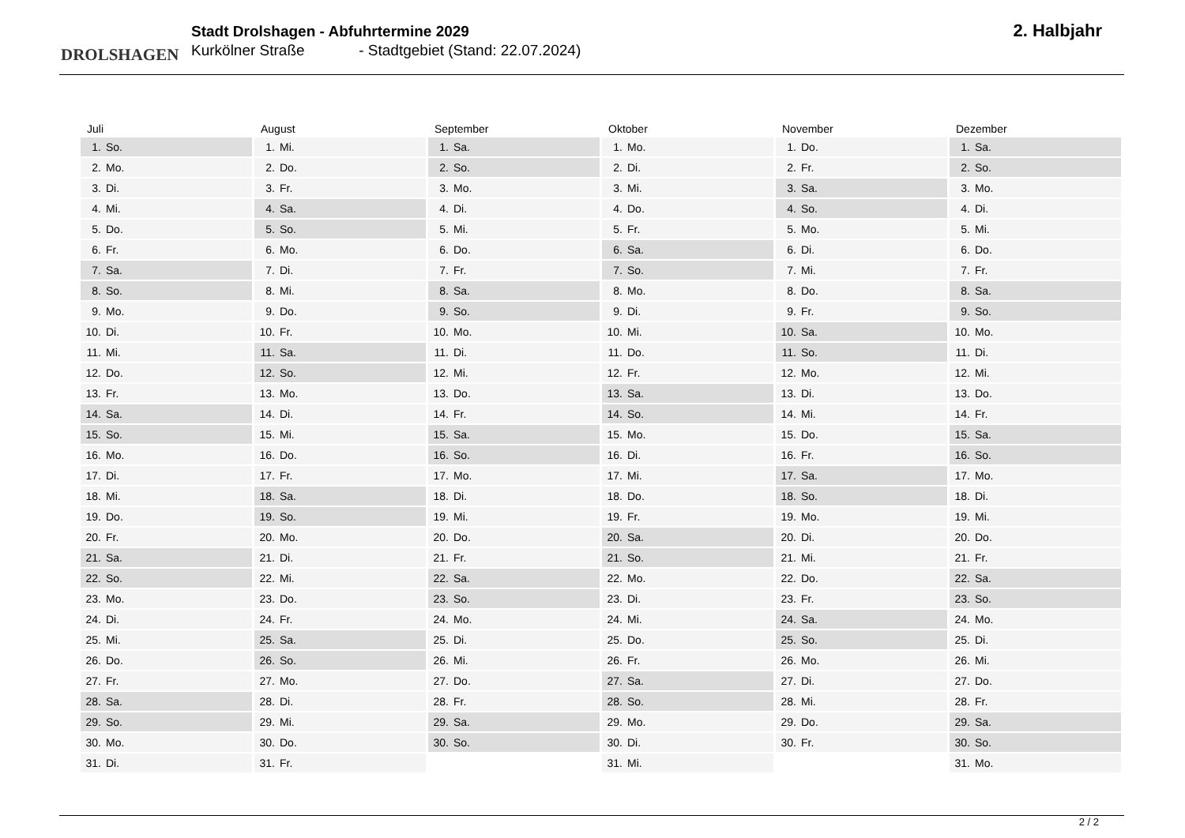DROLSHAGEN
Stadt Drolshagen - Abfuhrtermine 2029
Kurkölner Straße - Stadtgebiet (Stand: 22.07.2024)
2. Halbjahr
| Juli | |
| --- | --- |
| 1. | So. |
| 2. | Mo. |
| 3. | Di. |
| 4. | Mi. |
| 5. | Do. |
| 6. | Fr. |
| 7. | Sa. |
| 8. | So. |
| 9. | Mo. |
| 10. | Di. |
| 11. | Mi. |
| 12. | Do. |
| 13. | Fr. |
| 14. | Sa. |
| 15. | So. |
| 16. | Mo. |
| 17. | Di. |
| 18. | Mi. |
| 19. | Do. |
| 20. | Fr. |
| 21. | Sa. |
| 22. | So. |
| 23. | Mo. |
| 24. | Di. |
| 25. | Mi. |
| 26. | Do. |
| 27. | Fr. |
| 28. | Sa. |
| 29. | So. |
| 30. | Mo. |
| 31. | Di. |
| August | |
| --- | --- |
| 1. | Mi. |
| 2. | Do. |
| 3. | Fr. |
| 4. | Sa. |
| 5. | So. |
| 6. | Mo. |
| 7. | Di. |
| 8. | Mi. |
| 9. | Do. |
| 10. | Fr. |
| 11. | Sa. |
| 12. | So. |
| 13. | Mo. |
| 14. | Di. |
| 15. | Mi. |
| 16. | Do. |
| 17. | Fr. |
| 18. | Sa. |
| 19. | So. |
| 20. | Mo. |
| 21. | Di. |
| 22. | Mi. |
| 23. | Do. |
| 24. | Fr. |
| 25. | Sa. |
| 26. | So. |
| 27. | Mo. |
| 28. | Di. |
| 29. | Mi. |
| 30. | Do. |
| 31. | Fr. |
| September | |
| --- | --- |
| 1. | Sa. |
| 2. | So. |
| 3. | Mo. |
| 4. | Di. |
| 5. | Mi. |
| 6. | Do. |
| 7. | Fr. |
| 8. | Sa. |
| 9. | So. |
| 10. | Mo. |
| 11. | Di. |
| 12. | Mi. |
| 13. | Do. |
| 14. | Fr. |
| 15. | Sa. |
| 16. | So. |
| 17. | Mo. |
| 18. | Di. |
| 19. | Mi. |
| 20. | Do. |
| 21. | Fr. |
| 22. | Sa. |
| 23. | So. |
| 24. | Mo. |
| 25. | Di. |
| 26. | Mi. |
| 27. | Do. |
| 28. | Fr. |
| 29. | Sa. |
| 30. | So. |
| Oktober | |
| --- | --- |
| 1. | Mo. |
| 2. | Di. |
| 3. | Mi. |
| 4. | Do. |
| 5. | Fr. |
| 6. | Sa. |
| 7. | So. |
| 8. | Mo. |
| 9. | Di. |
| 10. | Mi. |
| 11. | Do. |
| 12. | Fr. |
| 13. | Sa. |
| 14. | So. |
| 15. | Mo. |
| 16. | Di. |
| 17. | Mi. |
| 18. | Do. |
| 19. | Fr. |
| 20. | Sa. |
| 21. | So. |
| 22. | Mo. |
| 23. | Di. |
| 24. | Mi. |
| 25. | Do. |
| 26. | Fr. |
| 27. | Sa. |
| 28. | So. |
| 29. | Mo. |
| 30. | Di. |
| 31. | Mi. |
| November | |
| --- | --- |
| 1. | Do. |
| 2. | Fr. |
| 3. | Sa. |
| 4. | So. |
| 5. | Mo. |
| 6. | Di. |
| 7. | Mi. |
| 8. | Do. |
| 9. | Fr. |
| 10. | Sa. |
| 11. | So. |
| 12. | Mo. |
| 13. | Di. |
| 14. | Mi. |
| 15. | Do. |
| 16. | Fr. |
| 17. | Sa. |
| 18. | So. |
| 19. | Mo. |
| 20. | Di. |
| 21. | Mi. |
| 22. | Do. |
| 23. | Fr. |
| 24. | Sa. |
| 25. | So. |
| 26. | Mo. |
| 27. | Di. |
| 28. | Mi. |
| 29. | Do. |
| 30. | Fr. |
| Dezember | |
| --- | --- |
| 1. | Sa. |
| 2. | So. |
| 3. | Mo. |
| 4. | Di. |
| 5. | Mi. |
| 6. | Do. |
| 7. | Fr. |
| 8. | Sa. |
| 9. | So. |
| 10. | Mo. |
| 11. | Di. |
| 12. | Mi. |
| 13. | Do. |
| 14. | Fr. |
| 15. | Sa. |
| 16. | So. |
| 17. | Mo. |
| 18. | Di. |
| 19. | Mi. |
| 20. | Do. |
| 21. | Fr. |
| 22. | Sa. |
| 23. | So. |
| 24. | Mo. |
| 25. | Di. |
| 26. | Mi. |
| 27. | Do. |
| 28. | Fr. |
| 29. | Sa. |
| 30. | So. |
| 31. | Mo. |
2 / 2